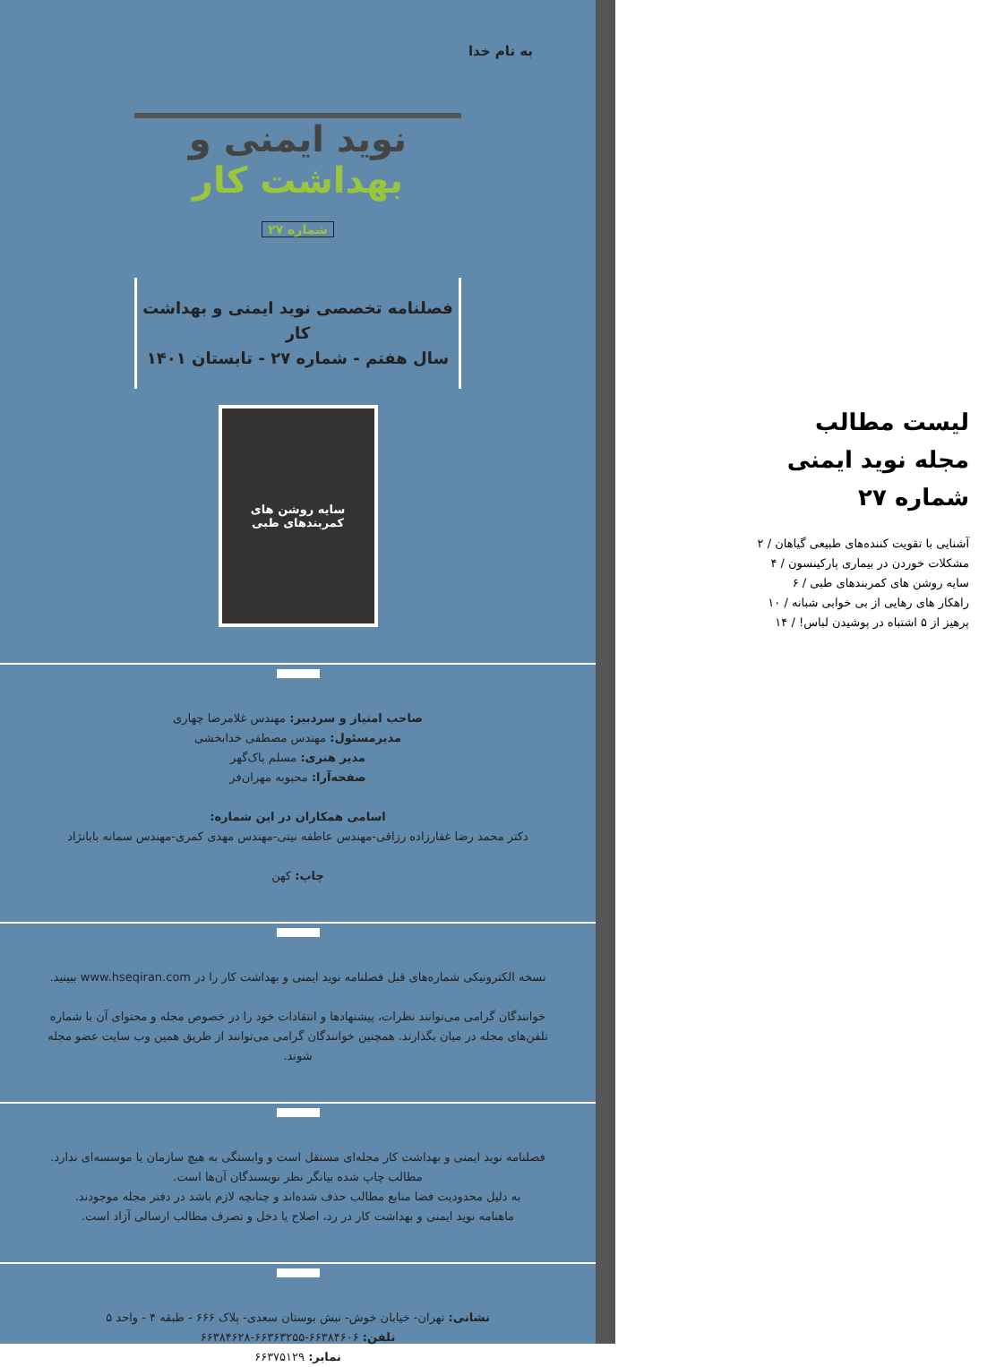لیست مطالب
مجله نوید ایمنی
شماره ۲۷
آشنایی با تقویت کننده‌های طبیعی گیاهان / ۲
مشکلات خوردن در بیماری پارکینسون / ۴
سایه روشن های کمربندهای طبی / ۶
راهکار های رهایی از بی خوابی شبانه / ۱۰
پرهیز از ۵ اشتباه در پوشیدن لباس! / ۱۴
به نام خدا
نوید ایمنی و بهداشت کار
شماره ۲۷
فصلنامه تخصصی نوید ایمنی و بهداشت کار
سال هفتم - شماره ۲۷ - تابستان ۱۴۰۱
سایه روشن های
کمربندهای طبی
صاحب امتیاز و سردبیر: مهندس غلامرضا چهاری
مدیرمسئول: مهندس مصطفی خدابخشی
مدیر هنری: مسلم پاک‌گهر
صفحه‌آرا: محبوبه مهران‌فر
اسامی همکاران در این شماره:
دکتر محمد رضا غفارزاده رزاقی-مهندس عاطفه نیتی-مهندس مهدی کمری-مهندس سمانه بابانژاد
چاپ: کهن
نسخه الکترونیکی شماره‌های قبل فصلنامه نوید ایمنی و بهداشت کار را در www.hseqiran.com ببینید.
خوانندگان گرامی می‌توانند نظرات، پیشنهادها و انتقادات خود را در خصوص مجله و محتوای آن با شماره تلفن‌های مجله در میان بگذارند. همچنین خوانندگان گرامی می‌توانند از طریق همین وب سایت عضو مجله شوند.
فصلنامه نوید ایمنی و بهداشت کار مجله‌ای مستقل است و وابستگی به هیچ سازمان یا موسسه‌ای ندارد.
مطالب چاپ شده بیانگر نظر نویسندگان آن‌ها است.
به دلیل محدودیت فضا منابع مطالب حذف شده‌اند و چنانچه لازم باشد در دفتر مجله موجودند.
ماهنامه نوید ایمنی و بهداشت کار در رد، اصلاح یا دخل و تصرف مطالب ارسالی آزاد است.
نشانی: تهران- خیابان خوش- نبش بوستان سعدی- پلاک ۶۶۶ - طبقه ۴ - واحد ۵
تلفن: ۶۶۳۸۴۶۰۶-۶۶۳۶۳۲۵۵-۶۶۳۸۴۶۲۸
نمابر: ۶۶۳۷۵۱۲۹